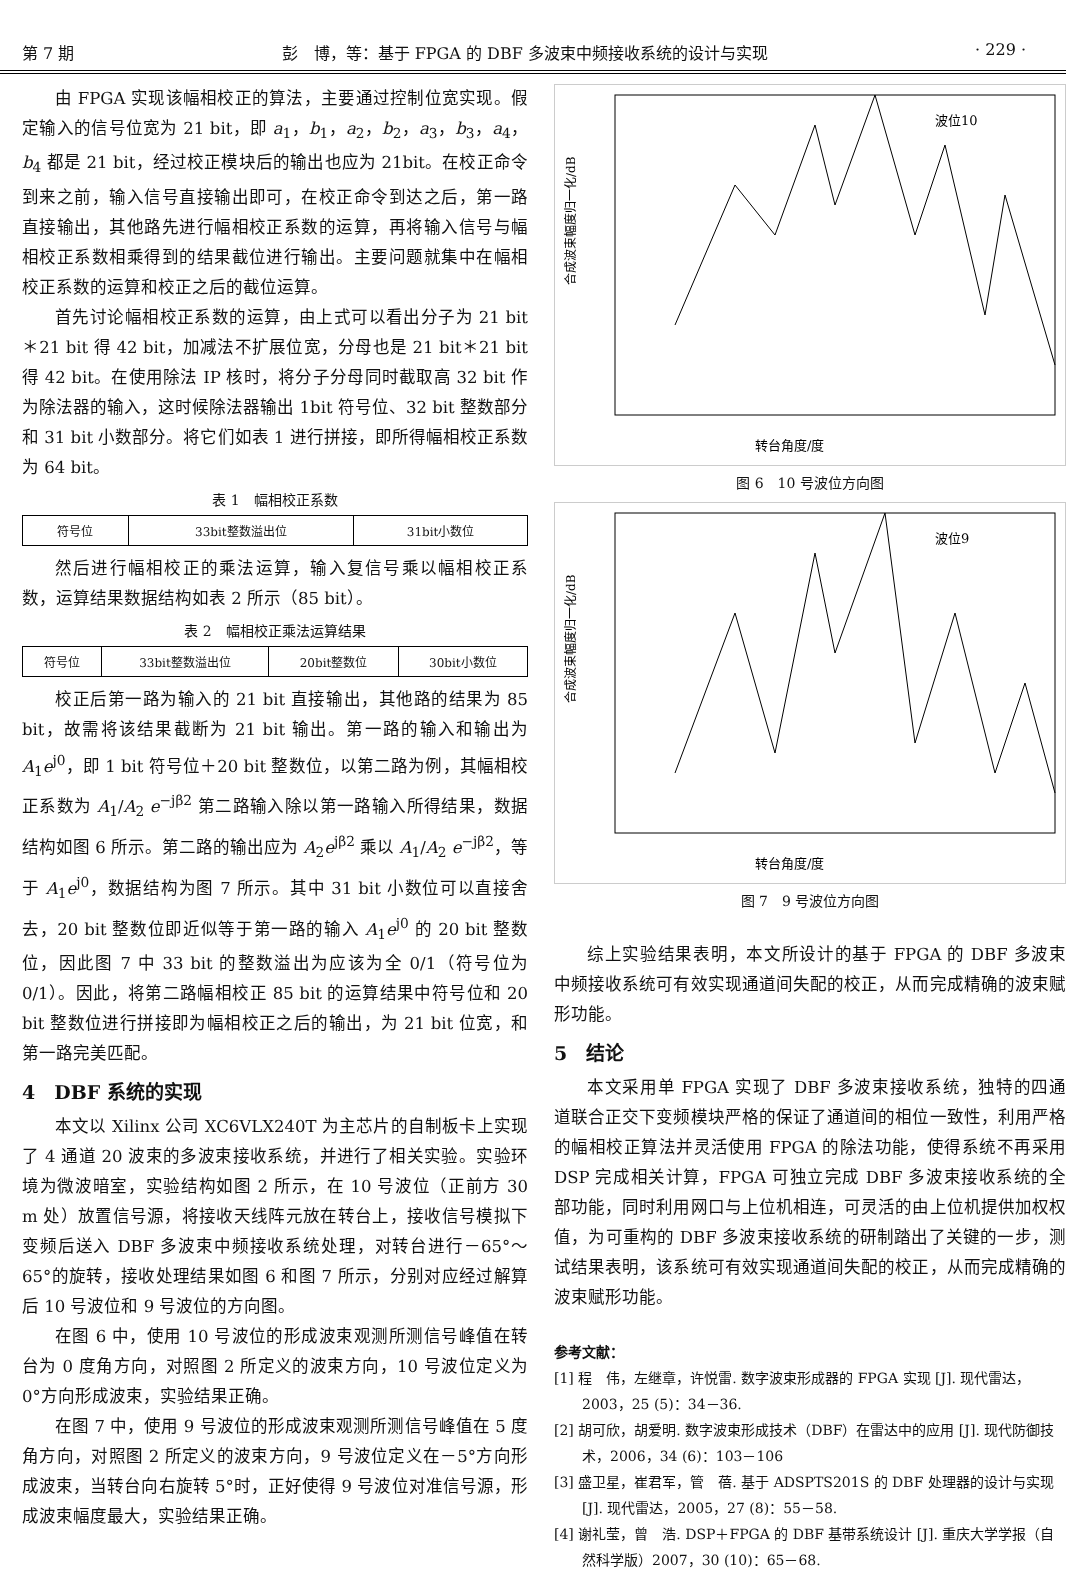第 7 期 彭　博，等：基于 FPGA 的 DBF 多波束中频接收系统的设计与实现 · 229 ·
由 FPGA 实现该幅相校正的算法，主要通过控制位宽实现。假定输入的信号位宽为 21 bit，即 a<sub>1</sub>，b<sub>1</sub>，a<sub>2</sub>，b<sub>2</sub>，a<sub>3</sub>，b<sub>3</sub>，a<sub>4</sub>，b<sub>4</sub> 都是 21 bit，经过校正模块后的输出也应为 21bit。在校正命令到来之前，输入信号直接输出即可，在校正命令到达之后，第一路直接输出，其他路先进行幅相校正系数的运算，再将输入信号与幅相校正系数相乘得到的结果截位进行输出。主要问题就集中在幅相校正系数的运算和校正之后的截位运算。
首先讨论幅相校正系数的运算，由上式可以看出分子为 21 bit＊21 bit 得 42 bit，加减法不扩展位宽，分母也是 21 bit＊21 bit 得 42 bit。在使用除法 IP 核时，将分子分母同时截取高 32 bit 作为除法器的输入，这时候除法器输出 1bit 符号位、32 bit 整数部分和 31 bit 小数部分。将它们如表 1 进行拼接，即所得幅相校正系数为 64 bit。
表 1　幅相校正系数
| 符号位 | 33bit整数溢出位 | 31bit小数位 |
然后进行幅相校正的乘法运算，输入复信号乘以幅相校正系数，运算结果数据结构如表 2 所示（85 bit）。
表 2　幅相校正乘法运算结果
| 符号位 | 33bit整数溢出位 | 20bit整数位 | 30bit小数位 |
校正后第一路为输入的 21 bit 直接输出，其他路的结果为 85 bit，故需将该结果截断为 21 bit 输出。第一路的输入和输出为 A<sub>1</sub>e<sup>j0</sup>，即 1 bit 符号位＋20 bit 整数位，以第二路为例，其幅相校正系数为 A<sub>1</sub>/A<sub>2</sub> e<sup>−jβ2</sup> 第二路输入除以第一路输入所得结果，数据结构如图 6 所示。第二路的输出应为 A<sub>2</sub>e<sup>jβ2</sup> 乘以 A<sub>1</sub>/A<sub>2</sub> e<sup>−jβ2</sup>，等于 A<sub>1</sub>e<sup>j0</sup>，数据结构为图 7 所示。其中 31 bit 小数位可以直接舍去，20 bit 整数位即近似等于第一路的输入 A<sub>1</sub>e<sup>j0</sup> 的 20 bit 整数位，因此图 7 中 33 bit 的整数溢出为应该为全 0/1（符号位为 0/1）。因此，将第二路幅相校正 85 bit 的运算结果中符号位和 20 bit 整数位进行拼接即为幅相校正之后的输出，为 21 bit 位宽，和第一路完美匹配。
4　DBF 系统的实现
本文以 Xilinx 公司 XC6VLX240T 为主芯片的自制板卡上实现了 4 通道 20 波束的多波束接收系统，并进行了相关实验。实验环境为微波暗室，实验结构如图 2 所示，在 10 号波位（正前方 30 m 处）放置信号源，将接收天线阵元放在转台上，接收信号模拟下变频后送入 DBF 多波束中频接收系统处理，对转台进行－65°～65°的旋转，接收处理结果如图 6 和图 7 所示，分别对应经过解算后 10 号波位和 9 号波位的方向图。
在图 6 中，使用 10 号波位的形成波束观测所测信号峰值在转台为 0 度角方向，对照图 2 所定义的波束方向，10 号波位定义为 0°方向形成波束，实验结果正确。
在图 7 中，使用 9 号波位的形成波束观测所测信号峰值在 5 度角方向，对照图 2 所定义的波束方向，9 号波位定义在－5°方向形成波束，当转台向右旋转 5°时，正好使得 9 号波位对准信号源，形成波束幅度最大，实验结果正确。
波位10
转台角度/度
合成波束幅度归一化/dB
图 6　10 号波位方向图
波位9
转台角度/度
合成波束幅度归一化/dB
图 7　9 号波位方向图
综上实验结果表明，本文所设计的基于 FPGA 的 DBF 多波束中频接收系统可有效实现通道间失配的校正，从而完成精确的波束赋形功能。
5　结论
本文采用单 FPGA 实现了 DBF 多波束接收系统，独特的四通道联合正交下变频模块严格的保证了通道间的相位一致性，利用严格的幅相校正算法并灵活使用 FPGA 的除法功能，使得系统不再采用 DSP 完成相关计算，FPGA 可独立完成 DBF 多波束接收系统的全部功能，同时利用网口与上位机相连，可灵活的由上位机提供加权权值，为可重构的 DBF 多波束接收系统的研制踏出了关键的一步，测试结果表明，该系统可有效实现通道间失配的校正，从而完成精确的波束赋形功能。
参考文献：
[1] 程　伟，左继章，许悦雷. 数字波束形成器的 FPGA 实现 [J]. 现代雷达，2003，25 (5)：34－36.
[2] 胡可欣，胡爱明. 数字波束形成技术（DBF）在雷达中的应用 [J]. 现代防御技术，2006，34 (6)：103－106
[3] 盛卫星，崔君军，管　蓓. 基于 ADSPTS201S 的 DBF 处理器的设计与实现 [J]. 现代雷达，2005，27 (8)：55－58.
[4] 谢礼莹，曾　浩. DSP＋FPGA 的 DBF 基带系统设计 [J]. 重庆大学学报（自然科学版）2007，30 (10)：65－68.